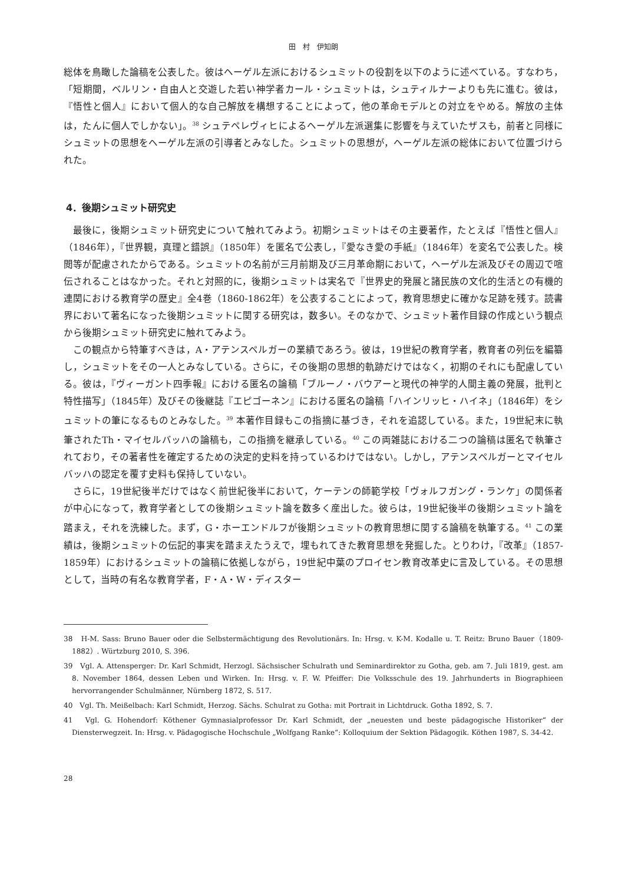田　村　伊知朗
総体を鳥瞰した論稿を公表した。彼はヘーゲル左派におけるシュミットの役割を以下のように述べている。すなわち，「短期間，ベルリン・自由人と交遊した若い神学者カール・シュミットは，シュティルナーよりも先に進む。彼は，『悟性と個人』において個人的な自己解放を構想することによって，他の革命モデルとの対立をやめる。解放の主体は，たんに個人でしかない」。<sup>38</sup> シュテペレヴィヒによるヘーゲル左派選集に影響を与えていたザスも，前者と同様にシュミットの思想をヘーゲル左派の引導者とみなした。シュミットの思想が，ヘーゲル左派の総体において位置づけられた。
4．後期シュミット研究史
最後に，後期シュミット研究史について触れてみよう。初期シュミットはその主要著作，たとえば『悟性と個人』（1846年），『世界観，真理と錯誤』（1850年）を匿名で公表し，『愛なき愛の手紙』（1846年）を変名で公表した。検閲等が配慮されたからである。シュミットの名前が三月前期及び三月革命期において，ヘーゲル左派及びその周辺で喧伝されることはなかった。それと対照的に，後期シュミットは実名で『世界史的発展と諸民族の文化的生活との有機的連関における教育学の歴史』全4巻（1860-1862年）を公表することによって，教育思想史に確かな足跡を残す。読書界において著名になった後期シュミットに関する研究は，数多い。そのなかで、シュミット著作目録の作成という観点から後期シュミット研究史に触れてみよう。
この観点から特筆すべきは，A・アテンスペルガーの業績であろう。彼は，19世紀の教育学者，教育者の列伝を編纂し，シュミットをその一人とみなしている。さらに，その後期の思想的軌跡だけではなく，初期のそれにも配慮している。彼は，『ヴィーガント四季報』における匿名の論稿「ブルーノ・バウアーと現代の神学的人間主義の発展，批判と特性描写」（1845年）及びその後継誌『エピゴーネン』における匿名の論稿「ハインリッヒ・ハイネ」（1846年）をシュミットの筆になるものとみなした。<sup>39</sup> 本著作目録もこの指摘に基づき，それを追認している。また，19世紀末に執筆されたTh・マイセルバッハの論稿も，この指摘を継承している。<sup>40</sup> この両雑誌における二つの論稿は匿名で執筆されており，その著者性を確定するための決定的史料を持っているわけではない。しかし，アテンスペルガーとマイセルバッハの認定を覆す史料も保持していない。
さらに，19世紀後半だけではなく前世紀後半において，ケーテンの師範学校「ヴォルフガング・ランケ」の関係者が中心になって，教育学者としての後期シュミット論を数多く産出した。彼らは，19世紀後半の後期シュミット論を踏まえ，それを洗練した。まず，G・ホーエンドルフが後期シュミットの教育思想に関する論稿を執筆する。<sup>41</sup> この業績は，後期シュミットの伝記的事実を踏まえたうえで，埋もれてきた教育思想を発掘した。とりわけ，『改革』（1857-1859年）におけるシュミットの論稿に依拠しながら，19世紀中葉のプロイセン教育改革史に言及している。その思想として，当時の有名な教育学者，F・A・W・ディスター
38　H-M. Sass: Bruno Bauer oder die Selbstermächtigung des Revolutionärs. In: Hrsg. v. K-M. Kodalle u. T. Reitz: Bruno Bauer（1809-1882）. Würtzburg 2010, S. 396.
39　Vgl. A. Attensperger: Dr. Karl Schmidt, Herzogl. Sächsischer Schulrath und Seminardirektor zu Gotha, geb. am 7. Juli 1819, gest. am 8. November 1864, dessen Leben und Wirken. In: Hrsg. v. F. W. Pfeiffer: Die Volksschule des 19. Jahrhunderts in Biographieen hervorrangender Schulmänner, Nürnberg 1872, S. 517.
40　Vgl. Th. Meißelbach: Karl Schmidt, Herzog. Sächs. Schulrat zu Gotha: mit Portrait in Lichtdruck. Gotha 1892, S. 7.
41　Vgl. G. Hohendorf: Köthener Gymnasialprofessor Dr. Karl Schmidt, der „neuesten und beste pädagogische Historiker“ der Diensterwegzeit. In: Hrsg. v. Pädagogische Hochschule „Wolfgang Ranke“: Kolloquium der Sektion Pädagogik. Köthen 1987, S. 34-42.
28